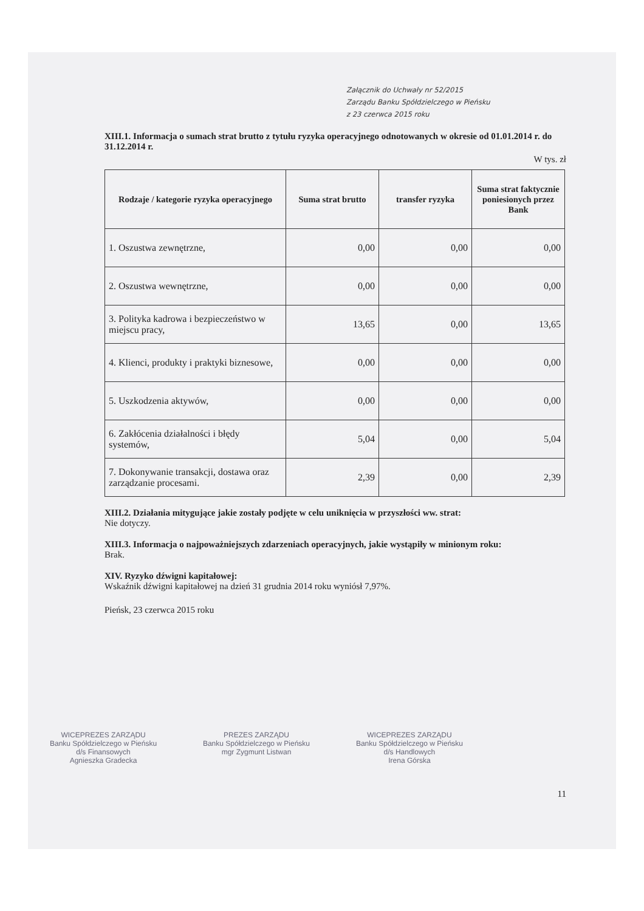Załącznik do Uchwały nr 52/2015
Zarządu Banku Spółdzielczego w Pieńsku
z 23 czerwca 2015 roku
XIII.1. Informacja o sumach strat brutto z tytułu ryzyka operacyjnego odnotowanych w okresie od 01.01.2014 r. do 31.12.2014 r.
W tys. zł
| Rodzaje / kategorie ryzyka operacyjnego | Suma strat brutto | transfer ryzyka | Suma strat faktycznie poniesionych przez Bank |
| --- | --- | --- | --- |
| 1. Oszustwa zewnętrzne, | 0,00 | 0,00 | 0,00 |
| 2. Oszustwa wewnętrzne, | 0,00 | 0,00 | 0,00 |
| 3. Polityka kadrowa i bezpieczeństwo w miejscu pracy, | 13,65 | 0,00 | 13,65 |
| 4. Klienci, produkty i praktyki biznesowe, | 0,00 | 0,00 | 0,00 |
| 5. Uszkodzenia aktywów, | 0,00 | 0,00 | 0,00 |
| 6. Zakłócenia działalności i błędy systemów, | 5,04 | 0,00 | 5,04 |
| 7. Dokonywanie transakcji, dostawa oraz zarządzanie procesami. | 2,39 | 0,00 | 2,39 |
XIII.2. Działania mitygujące jakie zostały podjęte w celu uniknięcia w przyszłości ww. strat:
Nie dotyczy.
XIII.3. Informacja o najpoważniejszych zdarzeniach operacyjnych, jakie wystąpiły w minionym roku:
Brak.
XIV. Ryzyko dźwigni kapitałowej:
Wskaźnik dźwigni kapitałowej na dzień 31 grudnia 2014 roku wyniósł 7,97%.
Pieńsk, 23 czerwca 2015 roku
WICEPREZES ZARZĄDU
Banku Spółdzielczego w Pieńsku
d/s Finansowych
Agnieszka Gradecka
PREZES ZARZĄDU
Banku Spółdzielczego w Pieńsku
mgr Zygmunt Listwan
WICEPREZES ZARZĄDU
Banku Spółdzielczego w Pieńsku
d/s Handlowych
Irena Górska
11